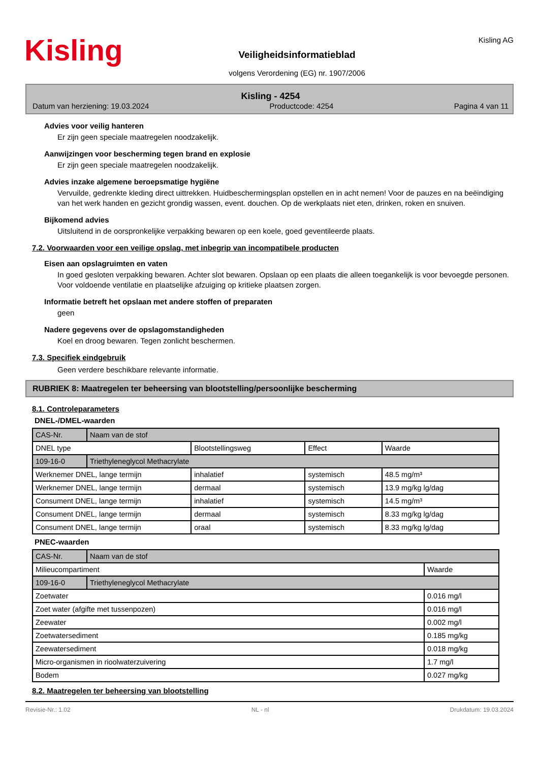Kisling
Veiligheidsinformatieblad
volgens Verordening (EG) nr. 1907/2006
Kisling AG
Kisling - 4254
Datum van herziening: 19.03.2024 Productcode: 4254 Pagina 4 van 11
Advies voor veilig hanteren
Er zijn geen speciale maatregelen noodzakelijk.
Aanwijzingen voor bescherming tegen brand en explosie
Er zijn geen speciale maatregelen noodzakelijk.
Advies inzake algemene beroepsmatige hygiëne
Vervuilde, gedrenkte kleding direct uittrekken. Huidbeschermingsplan opstellen en in acht nemen! Voor de pauzes en na beëindiging van het werk handen en gezicht grondig wassen, event. douchen. Op de werkplaats niet eten, drinken, roken en snuiven.
Bijkomend advies
Uitsluitend in de oorspronkelijke verpakking bewaren op een koele, goed geventileerde plaats.
7.2. Voorwaarden voor een veilige opslag, met inbegrip van incompatibele producten
Eisen aan opslagruimten en vaten
In goed gesloten verpakking bewaren. Achter slot bewaren. Opslaan op een plaats die alleen toegankelijk is voor bevoegde personen. Voor voldoende ventilatie en plaatselijke afzuiging op kritieke plaatsen zorgen.
Informatie betreft het opslaan met andere stoffen of preparaten
geen
Nadere gegevens over de opslagomstandigheden
Koel en droog bewaren. Tegen zonlicht beschermen.
7.3. Specifiek eindgebruik
Geen verdere beschikbare relevante informatie.
RUBRIEK 8: Maatregelen ter beheersing van blootstelling/persoonlijke bescherming
8.1. Controleparameters
DNEL-/DMEL-waarden
| CAS-Nr. | Naam van de stof | | | |
| DNEL type | | Blootstellingsweg | Effect | Waarde |
| 109-16-0 | Triethyleneglycol Methacrylate | | | |
| Werknemer DNEL, lange termijn | | inhalatief | systemisch | 48.5 mg/m³ |
| Werknemer DNEL, lange termijn | | dermaal | systemisch | 13.9 mg/kg lg/dag |
| Consument DNEL, lange termijn | | inhalatief | systemisch | 14.5 mg/m³ |
| Consument DNEL, lange termijn | | dermaal | systemisch | 8.33 mg/kg lg/dag |
| Consument DNEL, lange termijn | | oraal | systemisch | 8.33 mg/kg lg/dag |
PNEC-waarden
| CAS-Nr. | Naam van de stof | |
| Milieucompartiment | | Waarde |
| 109-16-0 | Triethyleneglycol Methacrylate | |
| Zoetwater | | 0.016 mg/l |
| Zoet water (afgifte met tussenpozen) | | 0.016 mg/l |
| Zeewater | | 0.002 mg/l |
| Zoetwatersediment | | 0.185 mg/kg |
| Zeewatersediment | | 0.018 mg/kg |
| Micro-organismen in rioolwaterzuivering | | 1.7 mg/l |
| Bodem | | 0.027 mg/kg |
8.2. Maatregelen ter beheersing van blootstelling
Revisie-Nr.: 1.02 NL - nl Drukdatum: 19.03.2024